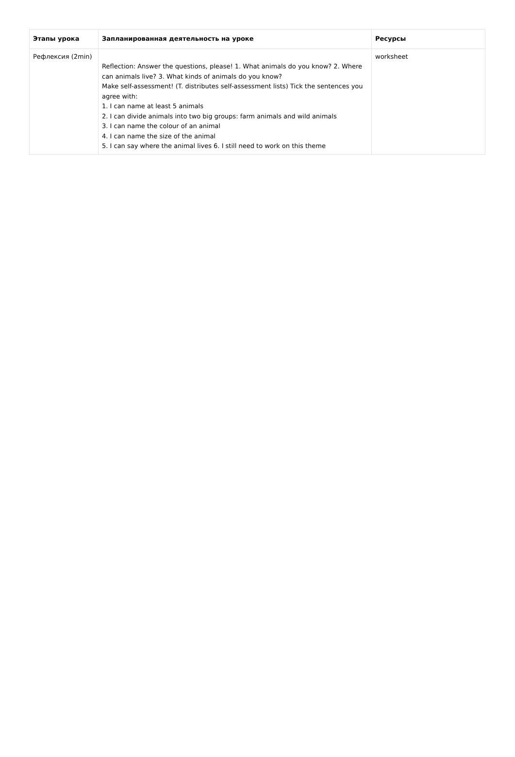| Этапы урока | Запланированная деятельность на уроке | Ресурсы |
| --- | --- | --- |
| Рефлексия (2min) | Reflection: Answer the questions, please! 1. What animals do you know? 2. Where can animals live? 3. What kinds of animals do you know? Make self-assessment! (T. distributes self-assessment lists) Tick the sentences you agree with: 1. I can name at least 5 animals 2. I can divide animals into two big groups: farm animals and wild animals 3. I can name the colour of an animal 4. I can name the size of the animal 5. I can say where the animal lives 6. I still need to work on this theme | worksheet |